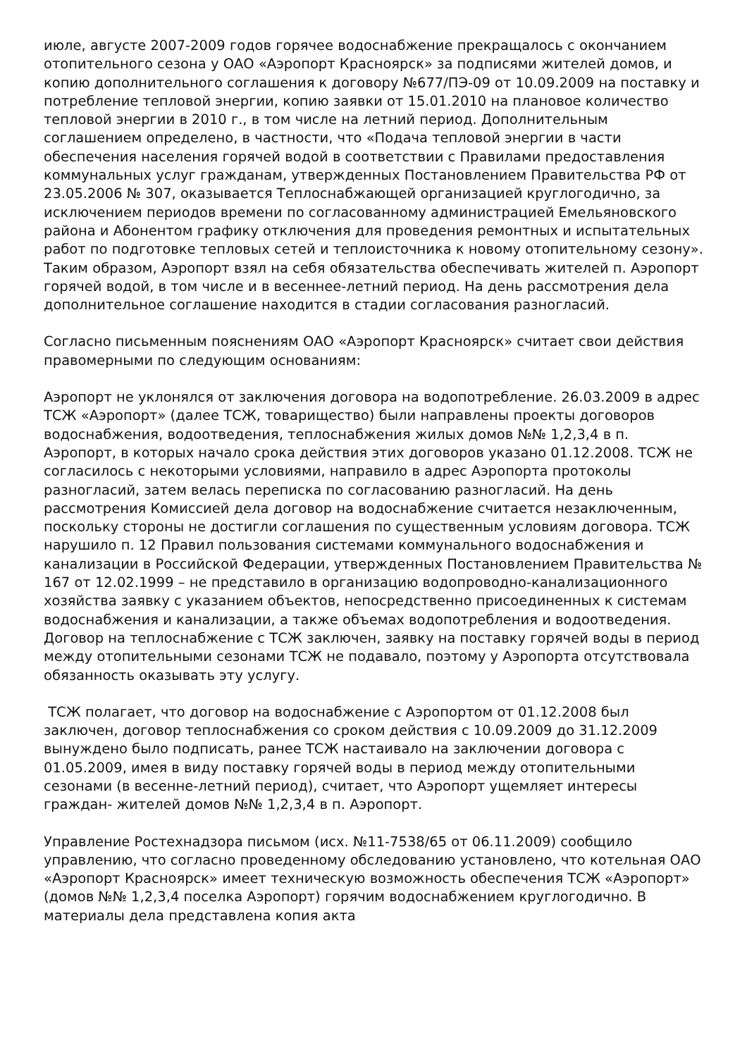июле, августе 2007-2009 годов горячее водоснабжение прекращалось с окончанием отопительного сезона у ОАО «Аэропорт Красноярск» за подписями жителей домов, и копию дополнительного соглашения к договору №677/ПЭ-09 от 10.09.2009 на поставку и потребление тепловой энергии, копию заявки от 15.01.2010 на плановое количество тепловой энергии в 2010 г., в том числе на летний период. Дополнительным соглашением определено, в частности, что «Подача тепловой энергии в части обеспечения населения горячей водой в соответствии с Правилами предоставления коммунальных услуг гражданам, утвержденных Постановлением Правительства РФ от 23.05.2006 № 307, оказывается Теплоснабжающей организацией круглогодично, за исключением периодов времени по согласованному администрацией Емельяновского района и Абонентом графику отключения для проведения ремонтных и испытательных работ по подготовке тепловых сетей и теплоисточника к новому отопительному сезону». Таким образом, Аэропорт взял на себя обязательства обеспечивать жителей п. Аэропорт горячей водой, в том числе и в весеннее-летний период. На день рассмотрения дела дополнительное соглашение находится в стадии согласования разногласий.
Согласно письменным пояснениям ОАО «Аэропорт Красноярск» считает свои действия правомерными по следующим основаниям:
Аэропорт не уклонялся от заключения договора на водопотребление. 26.03.2009 в адрес ТСЖ «Аэропорт» (далее ТСЖ, товарищество) были направлены проекты договоров водоснабжения, водоотведения, теплоснабжения жилых домов №№ 1,2,3,4 в п. Аэропорт, в которых начало срока действия этих договоров указано 01.12.2008. ТСЖ не согласилось с некоторыми условиями, направило в адрес Аэропорта протоколы разногласий, затем велась переписка по согласованию разногласий. На день рассмотрения Комиссией дела договор на водоснабжение считается незаключенным, поскольку стороны не достигли соглашения по существенным условиям договора. ТСЖ нарушило п. 12 Правил пользования системами коммунального водоснабжения и канализации в Российской Федерации, утвержденных Постановлением Правительства № 167 от 12.02.1999 – не представило в организацию водопроводно-канализационного хозяйства заявку с указанием объектов, непосредственно присоединенных к системам водоснабжения и канализации, а также объемах водопотребления и водоотведения. Договор на теплоснабжение с ТСЖ заключен, заявку на поставку горячей воды в период между отопительными сезонами ТСЖ не подавало, поэтому у Аэропорта отсутствовала обязанность оказывать эту услугу.
ТСЖ полагает, что договор на водоснабжение с Аэропортом от 01.12.2008 был заключен, договор теплоснабжения со сроком действия с 10.09.2009 до 31.12.2009 вынуждено было подписать, ранее ТСЖ настаивало на заключении договора с 01.05.2009, имея в виду поставку горячей воды в период между отопительными сезонами (в весенне-летний период), считает, что Аэропорт ущемляет интересы граждан- жителей домов №№ 1,2,3,4 в п. Аэропорт.
Управление Ростехнадзора письмом (исх. №11-7538/65 от 06.11.2009) сообщило управлению, что согласно проведенному обследованию установлено, что котельная ОАО «Аэропорт Красноярск» имеет техническую возможность обеспечения ТСЖ «Аэропорт» (домов №№ 1,2,3,4 поселка Аэропорт) горячим водоснабжением круглогодично. В материалы дела представлена копия акта